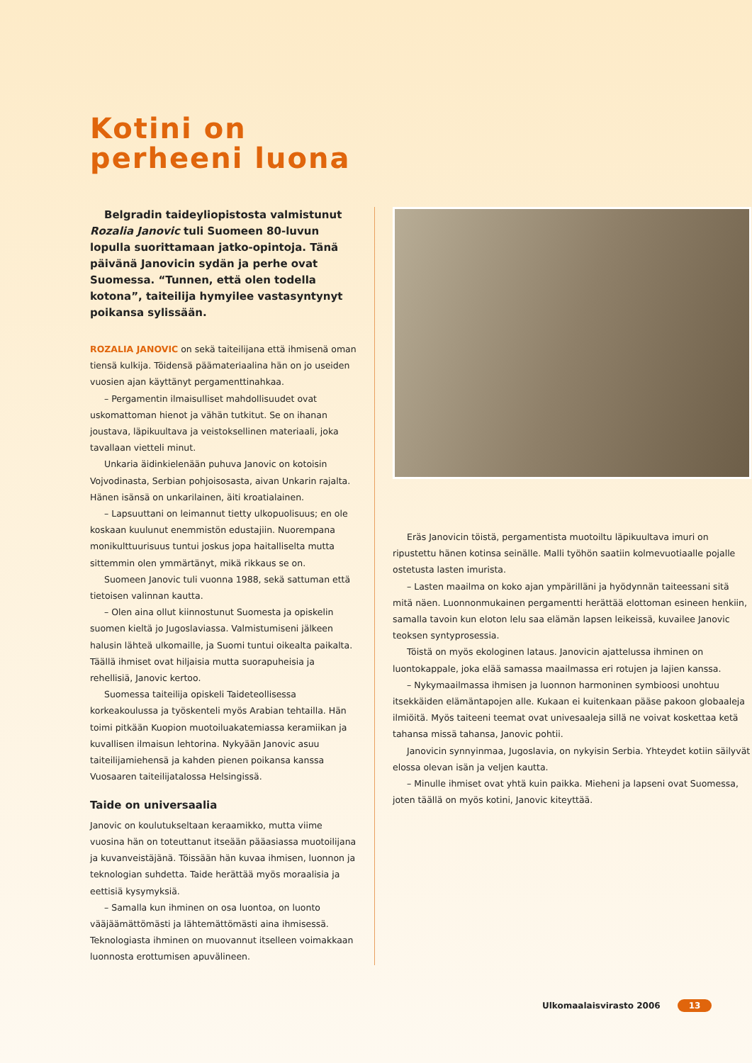Kotini on
perheeni luona
Belgradin taideyliopistosta valmistunut Rozalia Janovic tuli Suomeen 80-luvun lopulla suorittamaan jatko-opintoja. Tänä päivänä Janovicin sydän ja perhe ovat Suomessa. “Tunnen, että olen todella kotona”, taiteilija hymyilee vastasyntynyt poikansa sylissään.
ROZALIA JANOVIC on sekä taiteilijana että ihmisenä oman tiensä kulkija. Töidensä päämateriaalina hän on jo useiden vuosien ajan käyttänyt pergamenttinahkaa.
– Pergamentin ilmaisulliset mahdollisuudet ovat uskomattoman hienot ja vähän tutkitut. Se on ihanan joustava, läpikuultava ja veistoksellinen materiaali, joka tavallaan vietteli minut.
Unkaria äidinkielenään puhuva Janovic on kotoisin Vojvodinasta, Serbian pohjoisosasta, aivan Unkarin rajalta. Hänen isänsä on unkarilainen, äiti kroatialainen.
– Lapsuuttani on leimannut tietty ulkopuolisuus; en ole koskaan kuulunut enemmistön edustajiin. Nuorempana monikulttuurisuus tuntui joskus jopa haitalliselta mutta sittemmin olen ymmärtänyt, mikä rikkaus se on.
Suomeen Janovic tuli vuonna 1988, sekä sattuman että tietoisen valinnan kautta.
– Olen aina ollut kiinnostunut Suomesta ja opiskelin suomen kieltä jo Jugoslaviassa. Valmistumiseni jälkeen halusin lähteä ulkomaille, ja Suomi tuntui oikealta paikalta. Täällä ihmiset ovat hiljaisia mutta suorapuheisia ja rehellisiä, Janovic kertoo.
Suomessa taiteilija opiskeli Taideteollisessa korkeakoulussa ja työskenteli myös Arabian tehtailla. Hän toimi pitkään Kuopion muotoiluakatemiassa keramiikan ja kuvallisen ilmaisun lehtorina. Nykyään Janovic asuu taiteilijamiehensä ja kahden pienen poikansa kanssa Vuosaaren taiteilijatalossa Helsingissä.
Taide on universaalia
Janovic on koulutukseltaan keraamikko, mutta viime vuosina hän on toteuttanut itseään pääasiassa muotoilijana ja kuvanveistäjänä. Töissään hän kuvaa ihmisen, luonnon ja teknologian suhdetta. Taide herättää myös moraalisia ja eettisiä kysymyksiä.
– Samalla kun ihminen on osa luontoa, on luonto vääjäämättömästi ja lähtemättömästi aina ihmisessä. Teknologiasta ihminen on muovannut itselleen voimakkaan luonnosta erottumisen apuvälineen.
Eräs Janovicin töistä, pergamentista muotoiltu läpikuultava imuri on ripustettu hänen kotinsa seinälle. Malli työhön saatiin kolmevuotiaalle pojalle ostetusta lasten imurista.
– Lasten maailma on koko ajan ympärilläni ja hyödynnän taiteessani sitä mitä näen. Luonnonmukainen pergamentti herättää elottoman esineen henkiin, samalla tavoin kun eloton lelu saa elämän lapsen leikeissä, kuvailee Janovic teoksen syntyprosessia.
Töistä on myös ekologinen lataus. Janovicin ajattelussa ihminen on luontokappale, joka elää samassa maailmassa eri rotujen ja lajien kanssa.
– Nykymaailmassa ihmisen ja luonnon harmoninen symbioosi unohtuu itsekkäiden elämäntapojen alle. Kukaan ei kuitenkaan pääse pakoon globaaleja ilmiöitä. Myös taiteeni teemat ovat univesaaleja sillä ne voivat koskettaa ketä tahansa missä tahansa, Janovic pohtii.
Janovicin synnyinmaa, Jugoslavia, on nykyisin Serbia. Yhteydet kotiin säilyvät elossa olevan isän ja veljen kautta.
– Minulle ihmiset ovat yhtä kuin paikka. Mieheni ja lapseni ovat Suomessa, joten täällä on myös kotini, Janovic kiteyttää.
Ulkomaalaisvirasto 2006 13